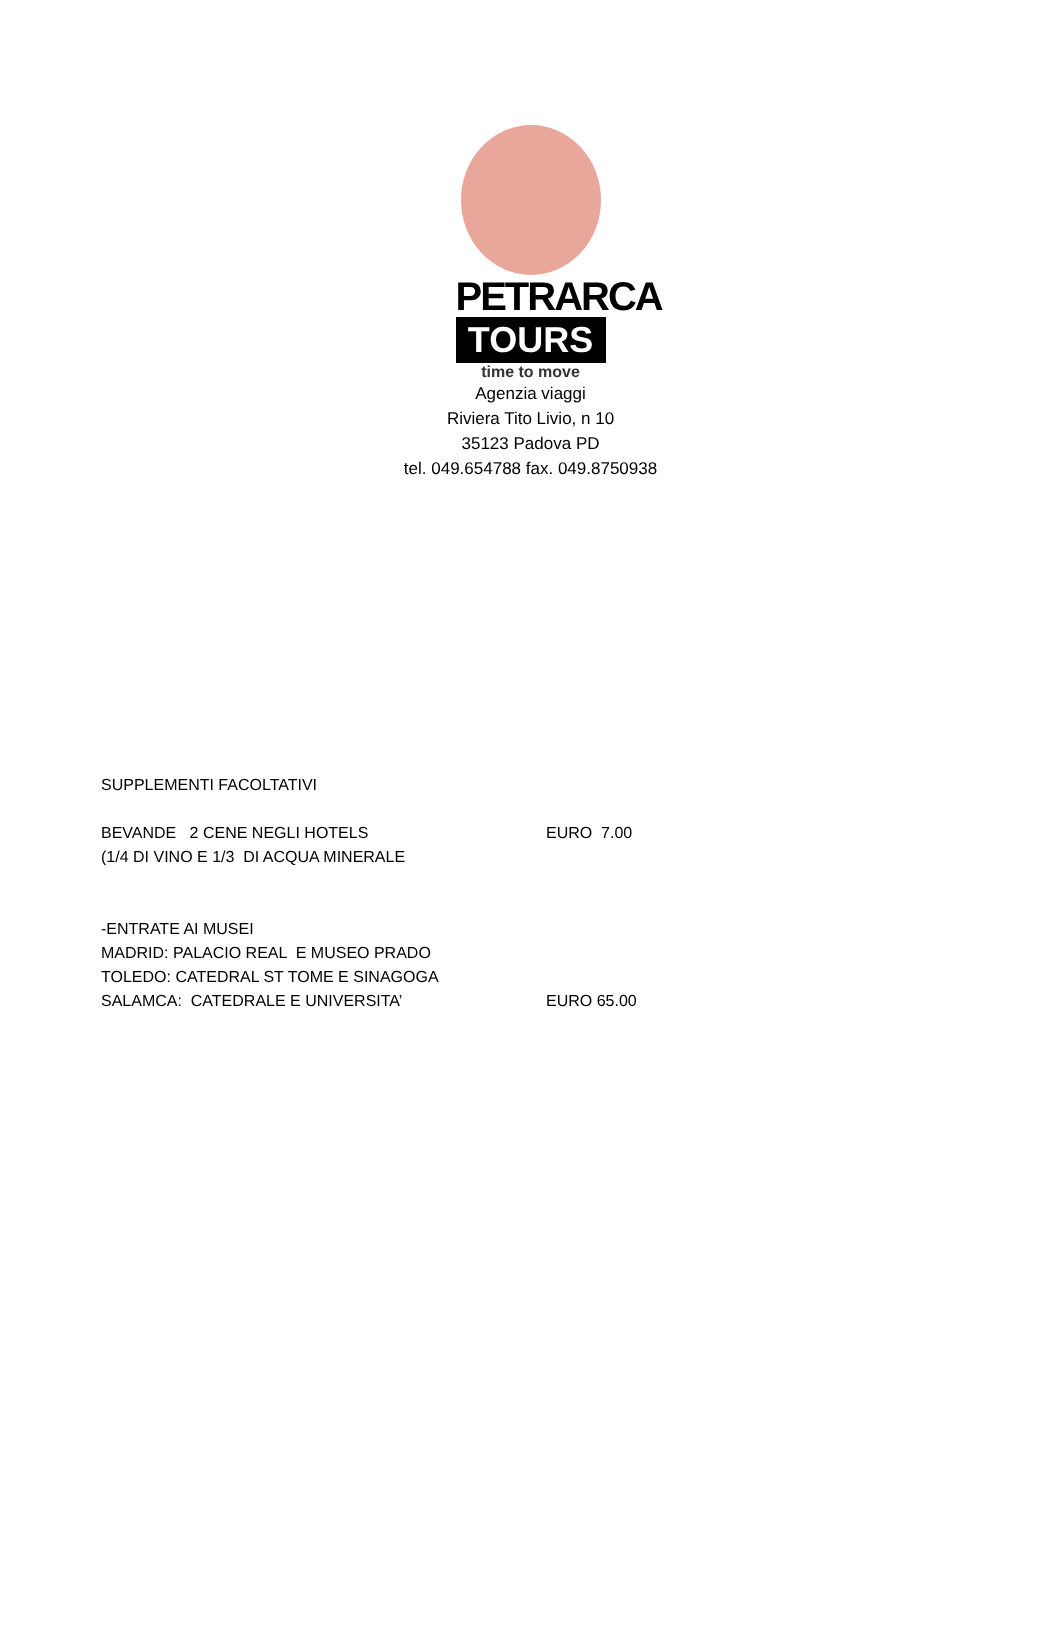PETRARCA
TOURS
time to move
Agenzia viaggi
Riviera Tito Livio, n 10
35123 Padova PD
tel. 049.654788 fax. 049.8750938
SUPPLEMENTI FACOLTATIVI
BEVANDE 2 CENE NEGLI HOTELS EURO 7.00
(1/4 DI VINO E 1/3 DI ACQUA MINERALE
-ENTRATE AI MUSEI
MADRID: PALACIO REAL E MUSEO PRADO
TOLEDO: CATEDRAL ST TOME E SINAGOGA
SALAMCA: CATEDRALE E UNIVERSITA’ EURO 65.00